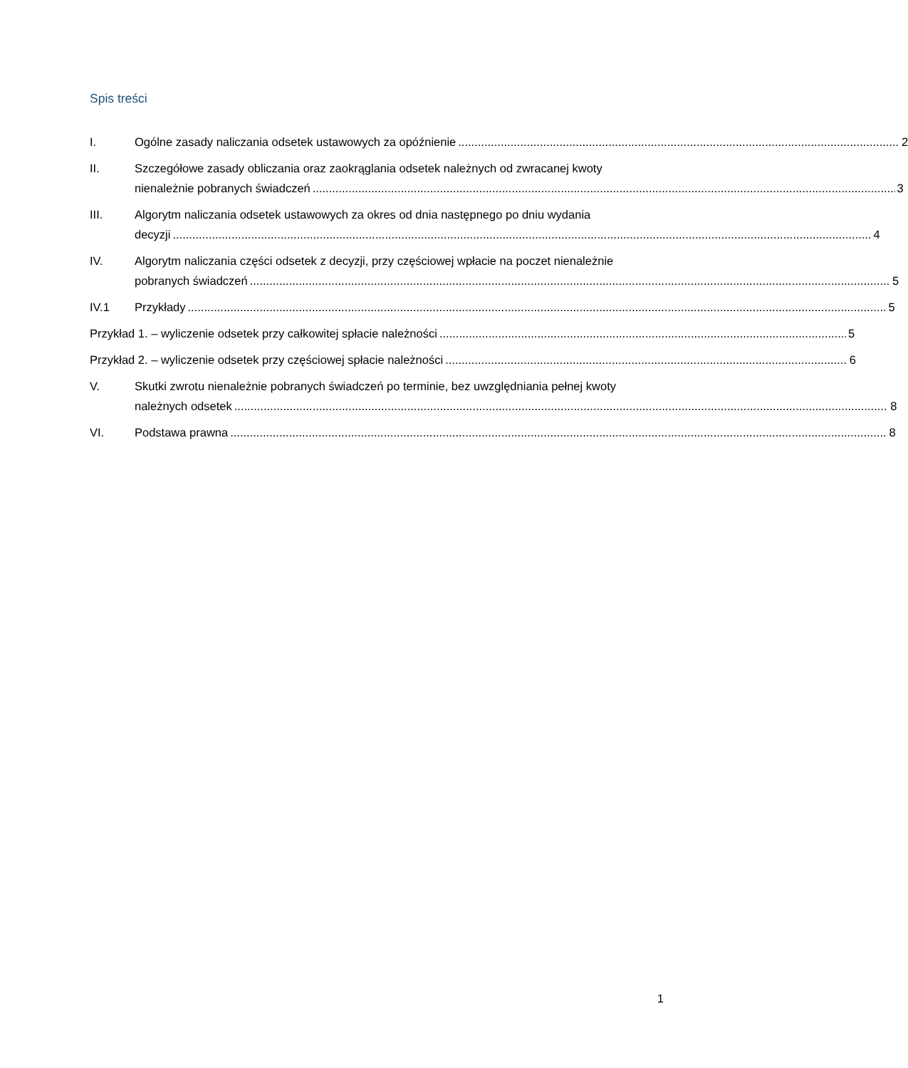Spis treści
I. Ogólne zasady naliczania odsetek ustawowych za opóźnienie 2
II. Szczegółowe zasady obliczania oraz zaokrąglania odsetek należnych od zwracanej kwoty
nienależnie pobranych świadczeń 3
III. Algorytm naliczania odsetek ustawowych za okres od dnia następnego po dniu wydania
decyzji 4
IV. Algorytm naliczania części odsetek z decyzji, przy częściowej wpłacie na poczet nienależnie
pobranych świadczeń 5
IV.1 Przykłady 5
Przykład 1. – wyliczenie odsetek przy całkowitej spłacie należności 5
Przykład 2. – wyliczenie odsetek przy częściowej spłacie należności 6
V. Skutki zwrotu nienależnie pobranych świadczeń po terminie, bez uwzględniania pełnej kwoty
należnych odsetek 8
VI. Podstawa prawna 8
1